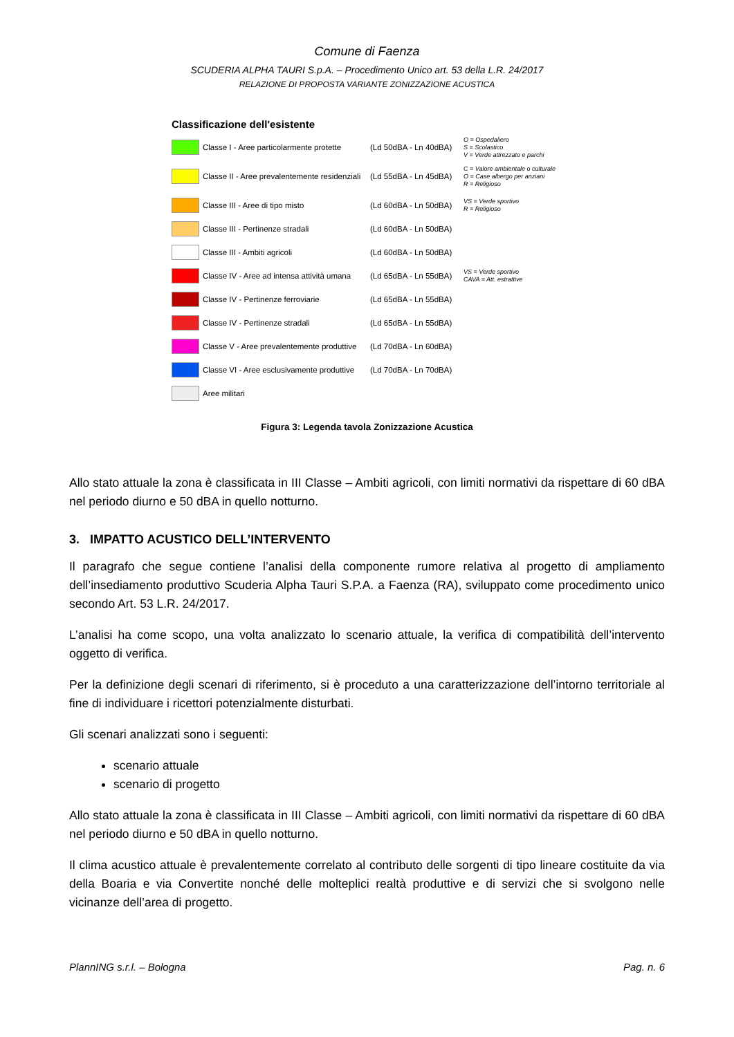Comune di Faenza
SCUDERIA ALPHA TAURI S.p.A. – Procedimento Unico art. 53 della L.R. 24/2017
RELAZIONE DI PROPOSTA VARIANTE ZONIZZAZIONE ACUSTICA
Classificazione dell'esistente
Classe I - Aree particolarmente protette
(Ld 50dBA - Ln 40dBA)
O = Ospedaliero
S = Scolastico
V = Verde attrezzato e parchi
Classe II - Aree prevalentemente residenziali
(Ld 55dBA - Ln 45dBA)
C = Valore ambientale o culturale
O = Case albergo per anziani
R = Religioso
Classe III - Aree di tipo misto
(Ld 60dBA - Ln 50dBA)
VS = Verde sportivo
R = Religioso
Classe III - Pertinenze stradali
(Ld 60dBA - Ln 50dBA)
Classe III - Ambiti agricoli
(Ld 60dBA - Ln 50dBA)
Classe IV - Aree ad intensa attività umana
(Ld 65dBA - Ln 55dBA)
VS = Verde sportivo
CAVA = Att. estrattive
Classe IV - Pertinenze ferroviarie
(Ld 65dBA - Ln 55dBA)
Classe IV - Pertinenze stradali
(Ld 65dBA - Ln 55dBA)
Classe V - Aree prevalentemente produttive
(Ld 70dBA - Ln 60dBA)
Classe VI - Aree esclusivamente produttive
(Ld 70dBA - Ln 70dBA)
Aree militari
Figura 3: Legenda tavola Zonizzazione Acustica
Allo stato attuale la zona è classificata in III Classe – Ambiti agricoli, con limiti normativi da rispettare di 60 dBA nel periodo diurno e 50 dBA in quello notturno.
3. IMPATTO ACUSTICO DELL’INTERVENTO
Il paragrafo che segue contiene l’analisi della componente rumore relativa al progetto di ampliamento dell’insediamento produttivo Scuderia Alpha Tauri S.P.A. a Faenza (RA), sviluppato come procedimento unico secondo Art. 53 L.R. 24/2017.
L’analisi ha come scopo, una volta analizzato lo scenario attuale, la verifica di compatibilità dell’intervento oggetto di verifica.
Per la definizione degli scenari di riferimento, si è proceduto a una caratterizzazione dell’intorno territoriale al fine di individuare i ricettori potenzialmente disturbati.
Gli scenari analizzati sono i seguenti:
scenario attuale
scenario di progetto
Allo stato attuale la zona è classificata in III Classe – Ambiti agricoli, con limiti normativi da rispettare di 60 dBA nel periodo diurno e 50 dBA in quello notturno.
Il clima acustico attuale è prevalentemente correlato al contributo delle sorgenti di tipo lineare costituite da via della Boaria e via Convertite nonché delle molteplici realtà produttive e di servizi che si svolgono nelle vicinanze dell’area di progetto.
PlannING s.r.l. – Bologna Pag. n. 6